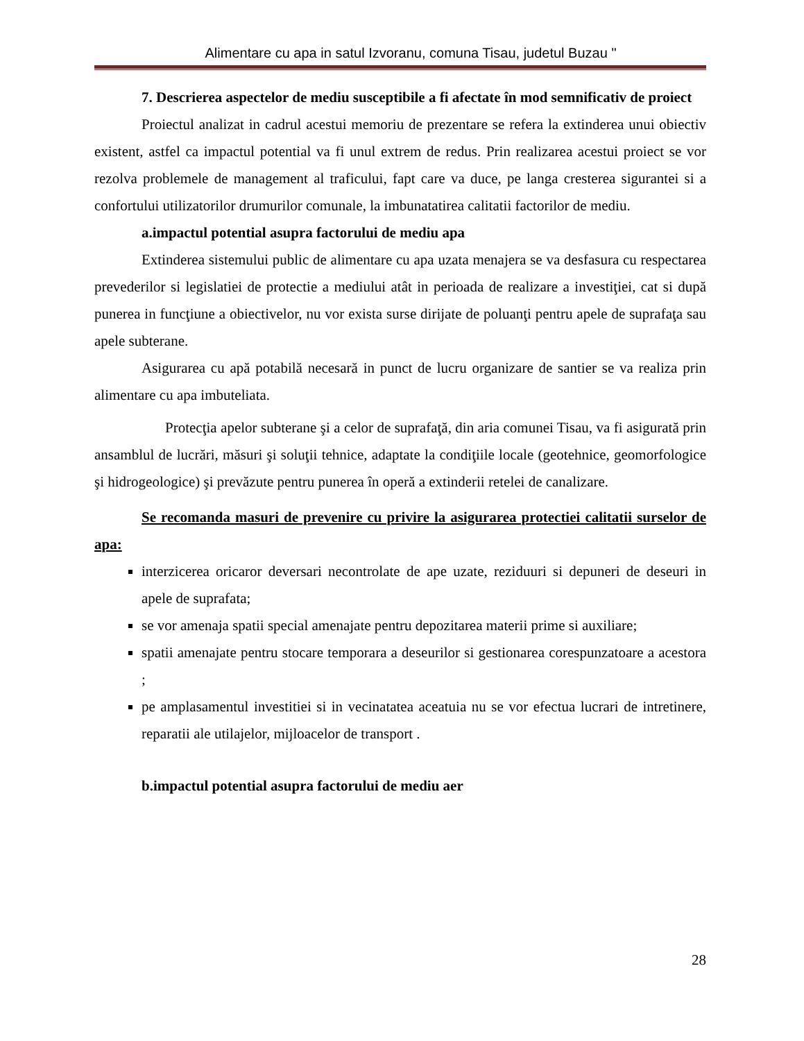Alimentare cu apa in satul Izvoranu, comuna Tisau, judetul Buzau "
7. Descrierea aspectelor de mediu susceptibile a fi afectate în mod semnificativ de proiect
Proiectul analizat in cadrul acestui memoriu de prezentare se refera la extinderea unui obiectiv existent, astfel ca impactul potential va fi unul extrem de redus. Prin realizarea acestui proiect se vor rezolva problemele de management al traficului, fapt care va duce, pe langa cresterea sigurantei si a confortului utilizatorilor drumurilor comunale, la imbunatatirea calitatii factorilor de mediu.
a.impactul potential asupra factorului de mediu apa
Extinderea sistemului public de alimentare cu apa uzata menajera se va desfasura cu respectarea prevederilor si legislatiei de protectie a mediului atât in perioada de realizare a investiţiei, cat si după punerea in funcţiune a obiectivelor, nu vor exista surse dirijate de poluanţi pentru apele de suprafaţa sau apele subterane.
Asigurarea cu apă potabilă necesară in punct de lucru organizare de santier se va realiza prin alimentare cu apa imbuteliata.
Protecţia apelor subterane şi a celor de suprafaţă, din aria comunei Tisau, va fi asigurată prin ansamblul de lucrări, măsuri şi soluţii tehnice, adaptate la condiţiile locale (geotehnice, geomorfologice şi hidrogeologice) şi prevăzute pentru punerea în operă a extinderii retelei de canalizare.
Se recomanda masuri de prevenire cu privire la asigurarea protectiei calitatii surselor de apa:
interzicerea oricaror deversari necontrolate de ape uzate, reziduuri si depuneri de deseuri in apele de suprafata;
se vor amenaja spatii special amenajate pentru depozitarea materii prime si auxiliare;
spatii amenajate pentru stocare temporara a deseurilor si gestionarea corespunzatoare a acestora ;
pe amplasamentul investitiei si in vecinatatea aceatuia nu se vor efectua lucrari de intretinere, reparatii ale utilajelor, mijloacelor de transport .
b.impactul potential asupra factorului de mediu aer
28